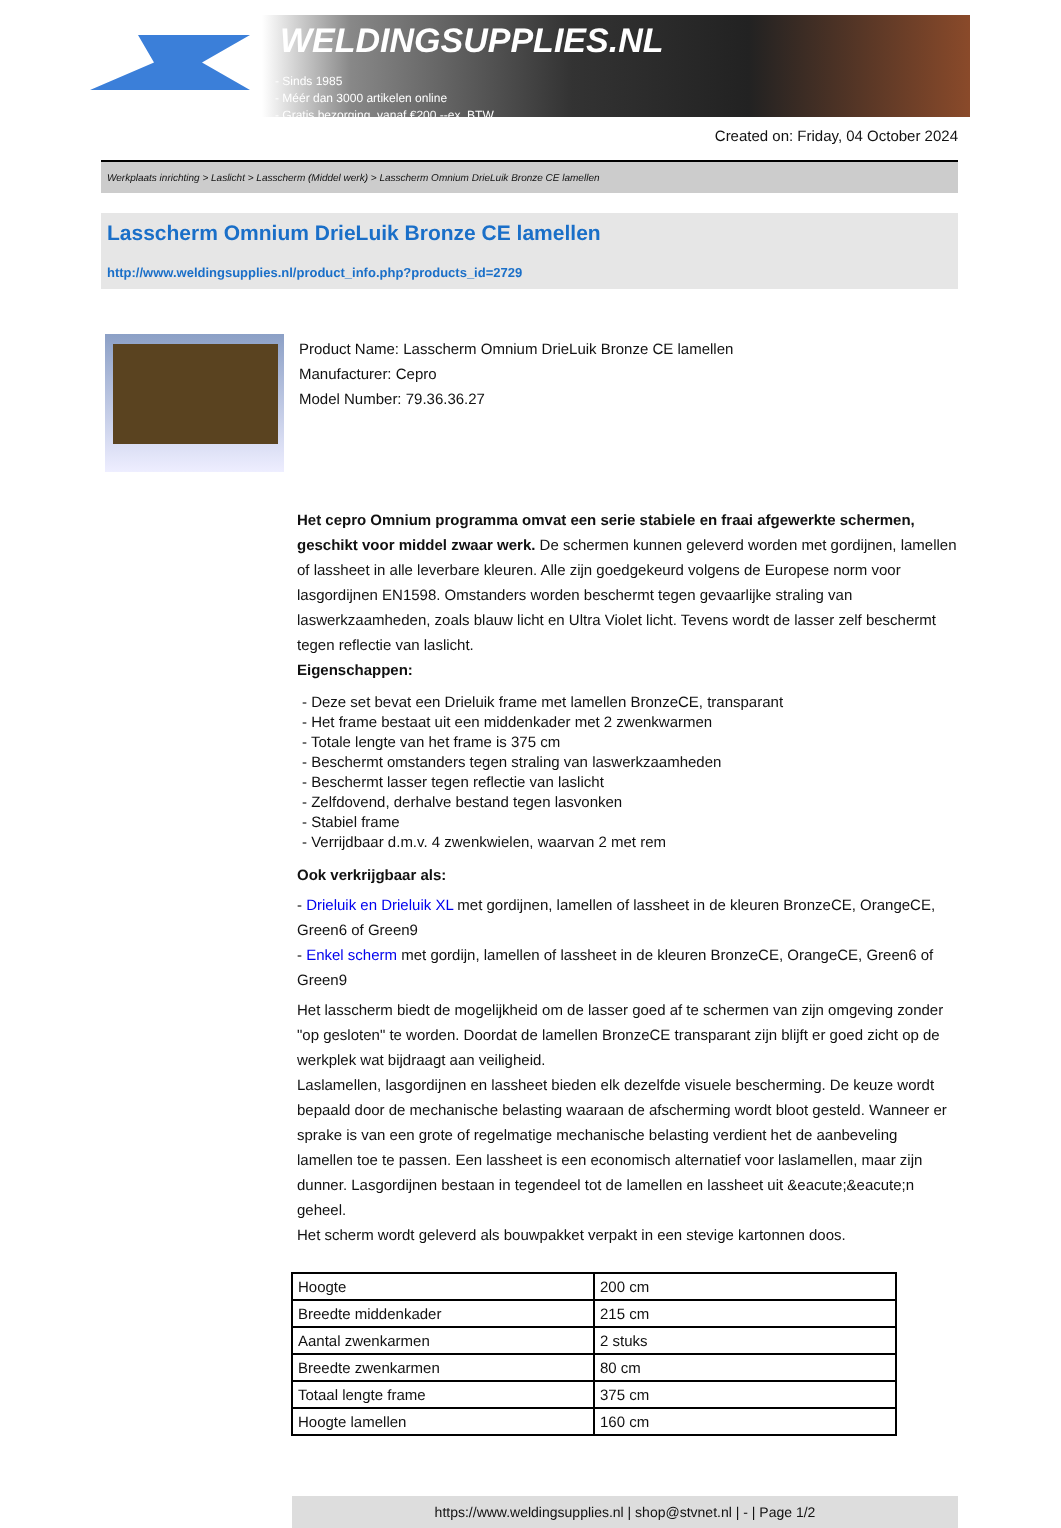WELDINGSUPPLIES.NL
- Sinds 1985
- Méér dan 3000 artikelen online
- Gratis bezorging, vanaf €200,--ex. BTW
Created on: Friday, 04 October 2024
Werkplaats inrichting > Laslicht > Lasscherm (Middel werk) > Lasscherm Omnium DrieLuik Bronze CE lamellen
Lasscherm Omnium DrieLuik Bronze CE lamellen
http://www.weldingsupplies.nl/product_info.php?products_id=2729
Product Name: Lasscherm Omnium DrieLuik Bronze CE lamellen
Manufacturer: Cepro
Model Number: 79.36.36.27
Het cepro Omnium programma omvat een serie stabiele en fraai afgewerkte schermen, geschikt voor middel zwaar werk. De schermen kunnen geleverd worden met gordijnen, lamellen of lassheet in alle leverbare kleuren. Alle zijn goedgekeurd volgens de Europese norm voor lasgordijnen EN1598. Omstanders worden beschermt tegen gevaarlijke straling van laswerkzaamheden, zoals blauw licht en Ultra Violet licht. Tevens wordt de lasser zelf beschermt tegen reflectie van laslicht.
Eigenschappen:
- Deze set bevat een Drieluik frame met lamellen BronzeCE, transparant
- Het frame bestaat uit een middenkader met 2 zwenkwarmen
- Totale lengte van het frame is 375 cm
- Beschermt omstanders tegen straling van laswerkzaamheden
- Beschermt lasser tegen reflectie van laslicht
- Zelfdovend, derhalve bestand tegen lasvonken
- Stabiel frame
- Verrijdbaar d.m.v. 4 zwenkwielen, waarvan 2 met rem
Ook verkrijgbaar als:
- Drieluik en Drieluik XL met gordijnen, lamellen of lassheet in de kleuren BronzeCE, OrangeCE, Green6 of Green9
- Enkel scherm met gordijn, lamellen of lassheet in de kleuren BronzeCE, OrangeCE, Green6 of Green9
Het lasscherm biedt de mogelijkheid om de lasser goed af te schermen van zijn omgeving zonder "op gesloten" te worden. Doordat de lamellen BronzeCE transparant zijn blijft er goed zicht op de werkplek wat bijdraagt aan veiligheid.
Laslamellen, lasgordijnen en lassheet bieden elk dezelfde visuele bescherming. De keuze wordt bepaald door de mechanische belasting waaraan de afscherming wordt bloot gesteld. Wanneer er sprake is van een grote of regelmatige mechanische belasting verdient het de aanbeveling lamellen toe te passen. Een lassheet is een economisch alternatief voor laslamellen, maar zijn dunner. Lasgordijnen bestaan in tegendeel tot de lamellen en lassheet uit &eacute;&eacute;n geheel.
Het scherm wordt geleverd als bouwpakket verpakt in een stevige kartonnen doos.
| Hoogte | 200 cm |
| Breedte middenkader | 215 cm |
| Aantal zwenkarmen | 2 stuks |
| Breedte zwenkarmen | 80 cm |
| Totaal lengte frame | 375 cm |
| Hoogte lamellen | 160 cm |
https://www.weldingsupplies.nl | shop@stvnet.nl | - | Page 1/2